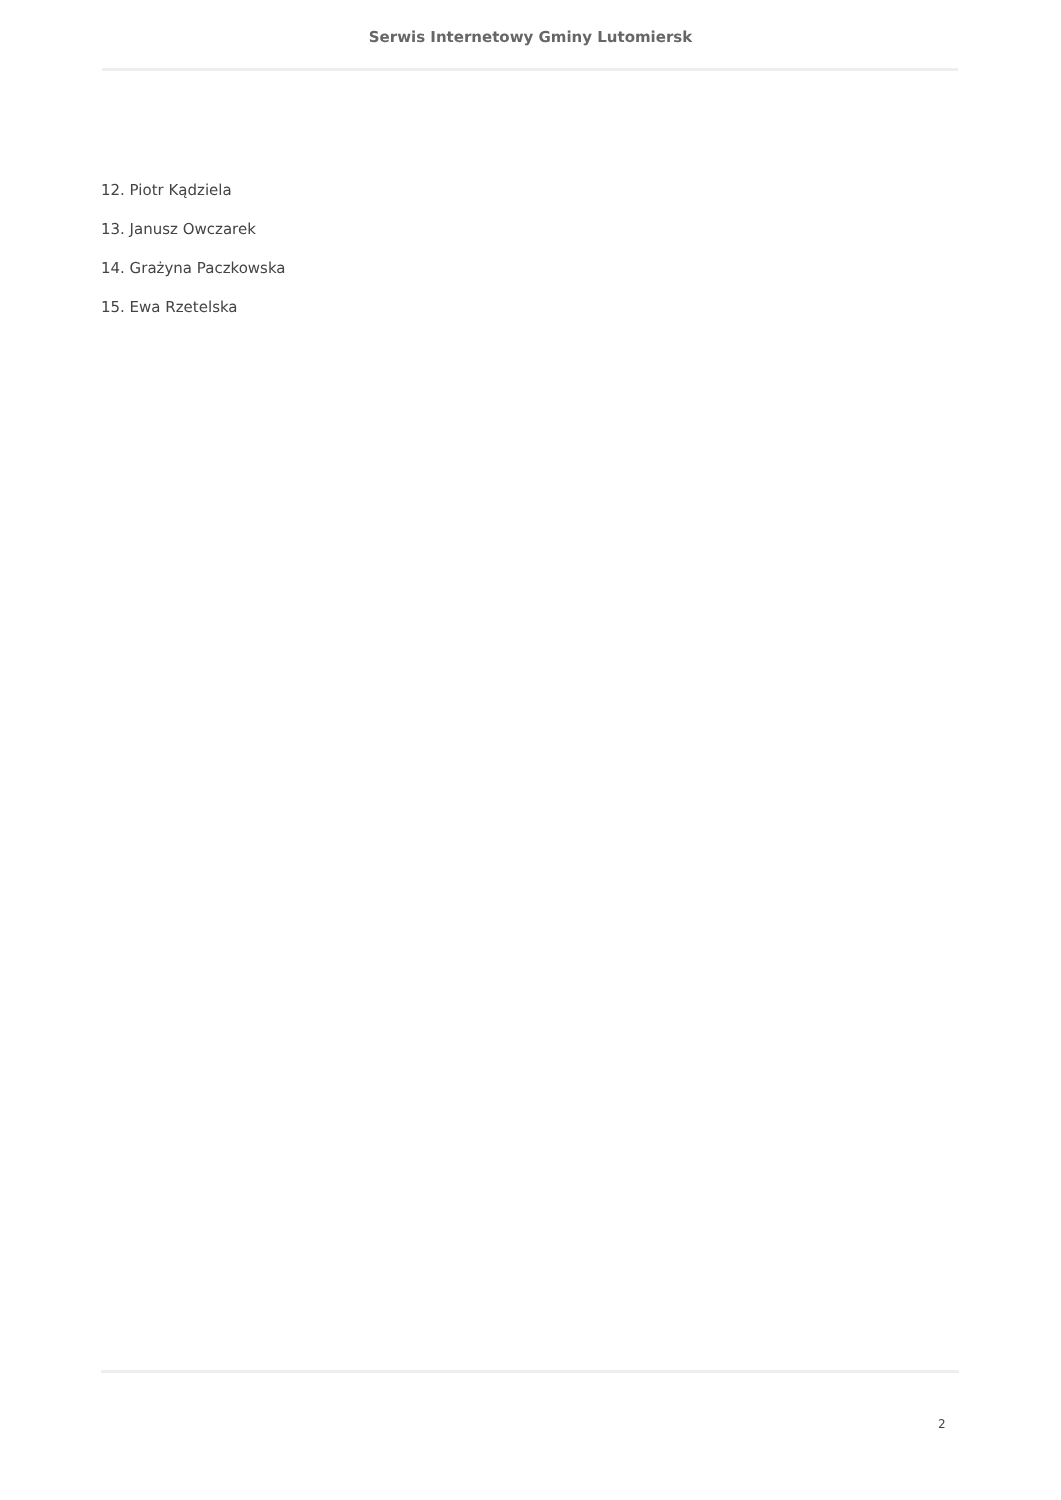Serwis Internetowy Gminy Lutomiersk
12. Piotr Kądziela
13. Janusz Owczarek
14. Grażyna Paczkowska
15. Ewa Rzetelska
2